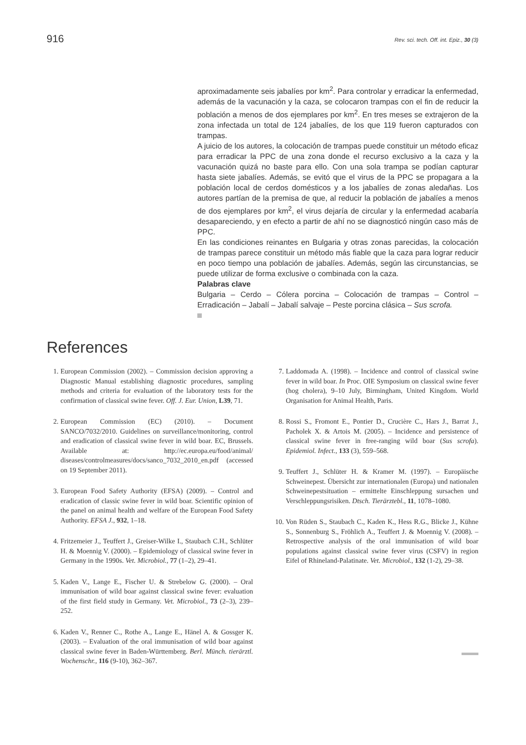916 Rev. sci. tech. Off. int. Epiz., 30 (3)
aproximadamente seis jabalíes por km<sup>2</sup>. Para controlar y erradicar la enfermedad, además de la vacunación y la caza, se colocaron trampas con el fin de reducir la población a menos de dos ejemplares por km<sup>2</sup>. En tres meses se extrajeron de la zona infectada un total de 124 jabalíes, de los que 119 fueron capturados con trampas.
A juicio de los autores, la colocación de trampas puede constituir un método eficaz para erradicar la PPC de una zona donde el recurso exclusivo a la caza y la vacunación quizá no baste para ello. Con una sola trampa se podían capturar hasta siete jabalíes. Además, se evitó que el virus de la PPC se propagara a la población local de cerdos domésticos y a los jabalíes de zonas aledañas. Los autores partían de la premisa de que, al reducir la población de jabalíes a menos de dos ejemplares por km<sup>2</sup>, el virus dejaría de circular y la enfermedad acabaría desapareciendo, y en efecto a partir de ahí no se diagnosticó ningún caso más de PPC.
En las condiciones reinantes en Bulgaria y otras zonas parecidas, la colocación de trampas parece constituir un método más fiable que la caza para lograr reducir en poco tiempo una población de jabalíes. Además, según las circunstancias, se puede utilizar de forma exclusive o combinada con la caza.
Palabras clave
Bulgaria – Cerdo – Cólera porcina – Colocación de trampas – Control – Erradicación – Jabalí – Jabalí salvaje – Peste porcina clásica – Sus scrofa.
References
1. European Commission (2002). – Commission decision approving a Diagnostic Manual establishing diagnostic procedures, sampling methods and criteria for evaluation of the laboratory tests for the confirmation of classical swine fever. Off. J. Eur. Union, L39, 71.
2. European Commission (EC) (2010). – Document SANCO/7032/2010. Guidelines on surveillance/monitoring, control and eradication of classical swine fever in wild boar. EC, Brussels. Available at: http://ec.europa.eu/food/animal/ diseases/controlmeasures/docs/sanco_7032_2010_en.pdf (accessed on 19 September 2011).
3. European Food Safety Authority (EFSA) (2009). – Control and eradication of classic swine fever in wild boar. Scientific opinion of the panel on animal health and welfare of the European Food Safety Authority. EFSA J., 932, 1–18.
4. Fritzemeier J., Teuffert J., Greiser-Wilke I., Staubach C.H., Schlüter H. & Moennig V. (2000). – Epidemiology of classical swine fever in Germany in the 1990s. Vet. Microbiol., 77 (1–2), 29–41.
5. Kaden V., Lange E., Fischer U. & Strebelow G. (2000). – Oral immunisation of wild boar against classical swine fever: evaluation of the first field study in Germany. Vet. Microbiol., 73 (2–3), 239–252.
6. Kaden V., Renner C., Rothe A., Lange E., Hänel A. & Gossger K. (2003). – Evaluation of the oral immunisation of wild boar against classical swine fever in Baden-Württemberg. Berl. Münch. tierärztl. Wochenschr., 116 (9-10), 362–367.
7. Laddomada A. (1998). – Incidence and control of classical swine fever in wild boar. In Proc. OIE Symposium on classical swine fever (hog cholera), 9–10 July, Birmingham, United Kingdom. World Organisation for Animal Health, Paris.
8. Rossi S., Fromont E., Pontier D., Crucière C., Hars J., Barrat J., Pacholek X. & Artois M. (2005). – Incidence and persistence of classical swine fever in free-ranging wild boar (Sus scrofa). Epidemiol. Infect., 133 (3), 559–568.
9. Teuffert J., Schlüter H. & Kramer M. (1997). – Europäische Schweinepest. Übersicht zur internationalen (Europa) und nationalen Schweinepestsituation – ermittelte Einschleppung sursachen und Verschleppungsrisiken. Dtsch. Tierärztebl., 11, 1078–1080.
10. Von Rüden S., Staubach C., Kaden K., Hess R.G., Blicke J., Kühne S., Sonnenburg S., Fröhlich A., Teuffert J. & Moennig V. (2008). – Retrospective analysis of the oral immunisation of wild boar populations against classical swine fever virus (CSFV) in region Eifel of Rhineland-Palatinate. Vet. Microbiol., 132 (1-2), 29–38.